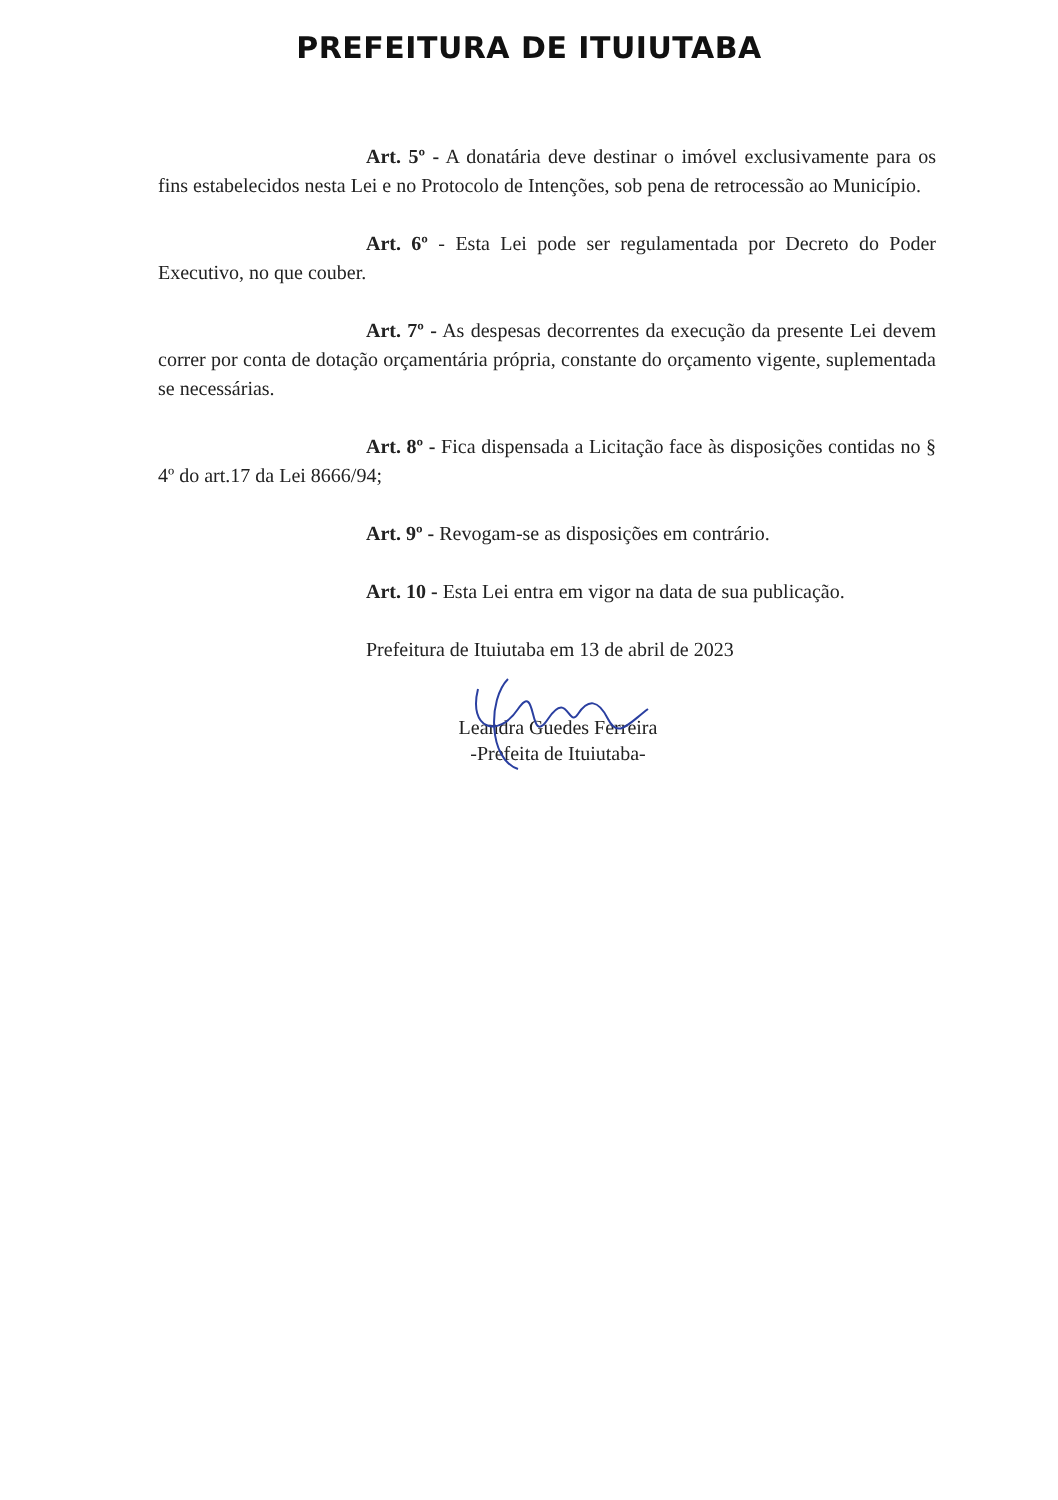PREFEITURA DE ITUIUTABA
Art. 5º - A donatária deve destinar o imóvel exclusivamente para os fins estabelecidos nesta Lei e no Protocolo de Intenções, sob pena de retrocessão ao Município.
Art. 6º - Esta Lei pode ser regulamentada por Decreto do Poder Executivo, no que couber.
Art. 7º - As despesas decorrentes da execução da presente Lei devem correr por conta de dotação orçamentária própria, constante do orçamento vigente, suplementada se necessárias.
Art. 8º - Fica dispensada a Licitação face às disposições contidas no § 4º do art.17 da Lei 8666/94;
Art. 9º - Revogam-se as disposições em contrário.
Art. 10 - Esta Lei entra em vigor na data de sua publicação.
Prefeitura de Ituiutaba em 13 de abril de 2023
Leandra Guedes Ferreira
-Prefeita de Ituiutaba-